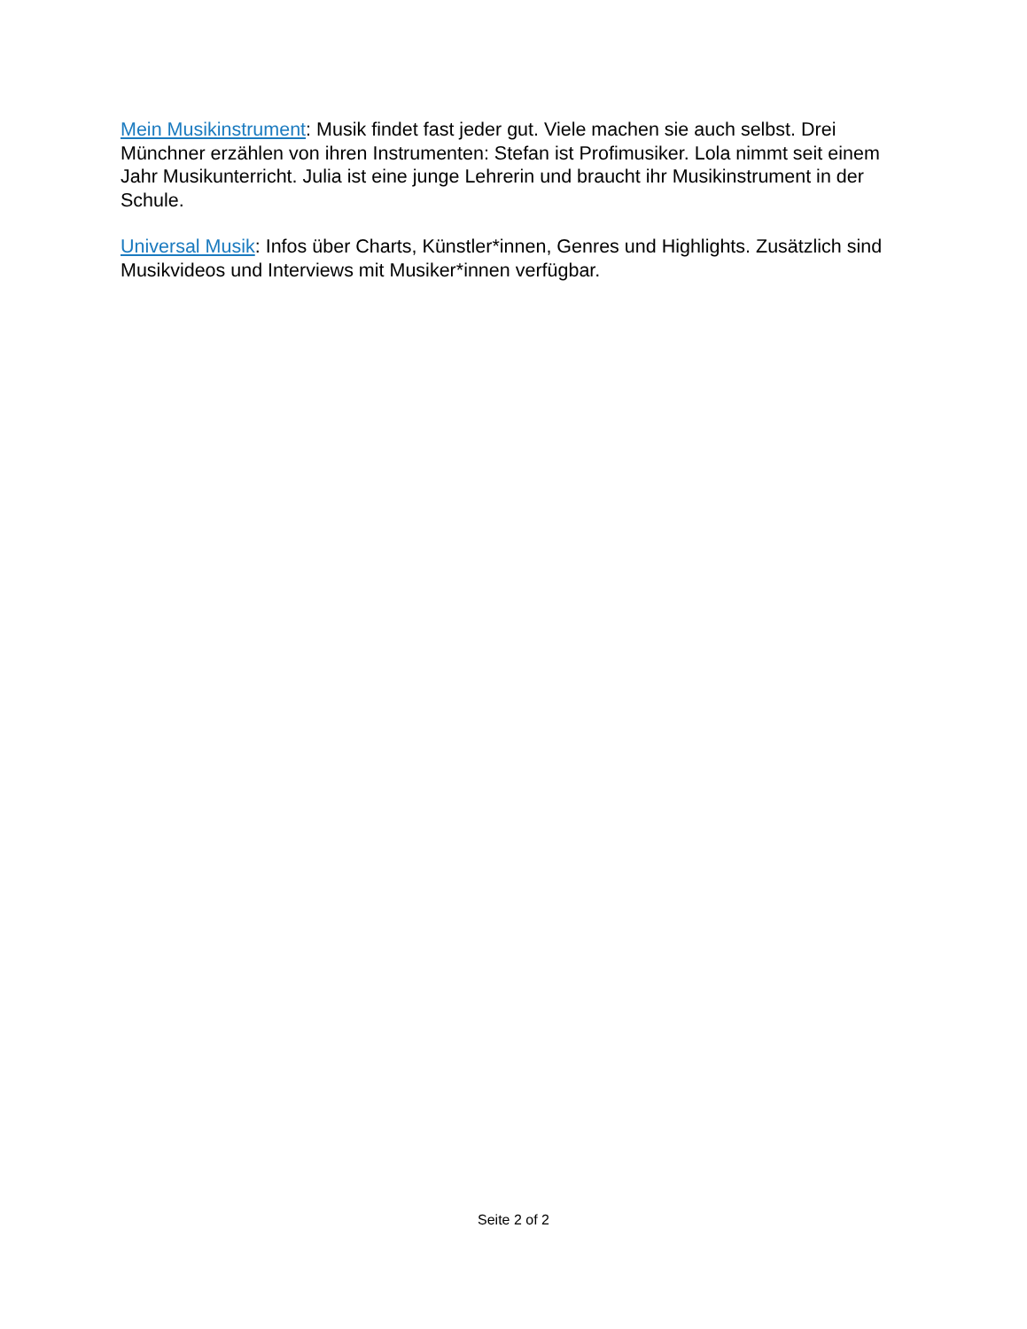Mein Musikinstrument: Musik findet fast jeder gut. Viele machen sie auch selbst. Drei Münchner erzählen von ihren Instrumenten: Stefan ist Profimusiker. Lola nimmt seit einem Jahr Musikunterricht. Julia ist eine junge Lehrerin und braucht ihr Musikinstrument in der Schule.
Universal Musik: Infos über Charts, Künstler*innen, Genres und Highlights. Zusätzlich sind Musikvideos und Interviews mit Musiker*innen verfügbar.
Seite 2 of 2